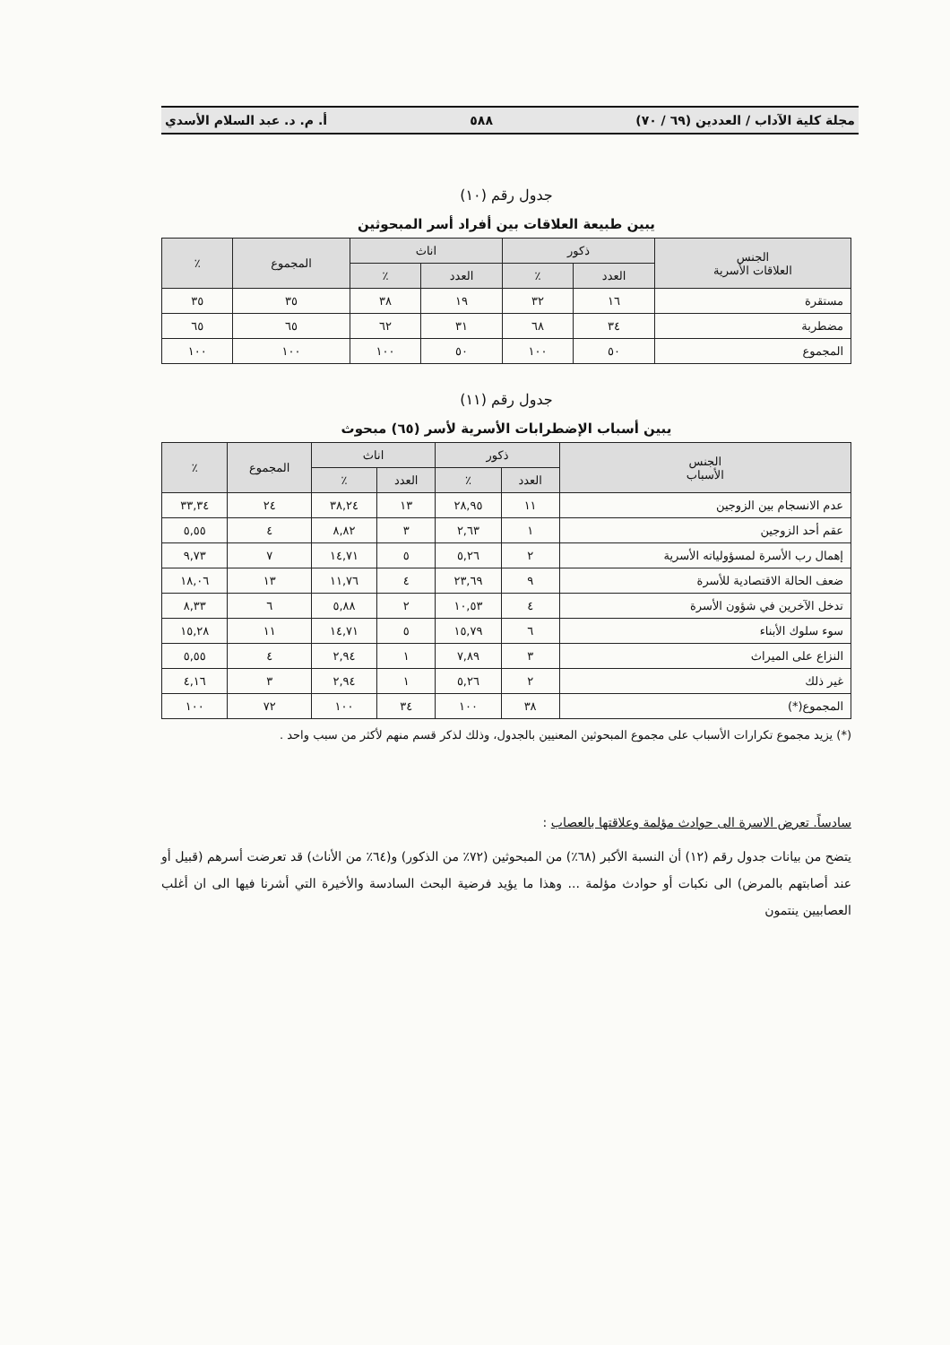مجلة كلية الآداب / العددين (٦٩ / ٧٠) ٥٨٨ أ. م. د. عبد السلام الأسدي
جدول رقم (١٠)
يبين طبيعة العلاقات بين أفراد أسر المبحوثين
| الجنس العلاقات الأسرية | ذكور | | اناث | | المجموع | ٪ |
| --- | --- | --- | --- | --- | --- | --- |
| | العدد | ٪ | العدد | ٪ | | |
| مستقرة | ١٦ | ٣٢ | ١٩ | ٣٨ | ٣٥ | ٣٥ |
| مضطربة | ٣٤ | ٦٨ | ٣١ | ٦٢ | ٦٥ | ٦٥ |
| المجموع | ٥٠ | ١٠٠ | ٥٠ | ١٠٠ | ١٠٠ | ١٠٠ |
جدول رقم (١١)
يبين أسباب الإضطرابات الأسرية لأسر (٦٥) مبحوث
| الجنس الأسباب | ذكور | | اناث | | المجموع | ٪ |
| --- | --- | --- | --- | --- | --- | --- |
| | العدد | ٪ | العدد | ٪ | | |
| عدم الانسجام بين الزوجين | ١١ | ٢٨,٩٥ | ١٣ | ٣٨,٢٤ | ٢٤ | ٣٣,٣٤ |
| عقم أحد الزوجين | ١ | ٢,٦٣ | ٣ | ٨,٨٢ | ٤ | ٥,٥٥ |
| إهمال رب الأسرة لمسؤولياته الأسرية | ٢ | ٥,٢٦ | ٥ | ١٤,٧١ | ٧ | ٩,٧٣ |
| ضعف الحالة الاقتصادية للأسرة | ٩ | ٢٣,٦٩ | ٤ | ١١,٧٦ | ١٣ | ١٨,٠٦ |
| تدخل الآخرين في شؤون الأسرة | ٤ | ١٠,٥٣ | ٢ | ٥,٨٨ | ٦ | ٨,٣٣ |
| سوء سلوك الأبناء | ٦ | ١٥,٧٩ | ٥ | ١٤,٧١ | ١١ | ١٥,٢٨ |
| النزاع على الميراث | ٣ | ٧,٨٩ | ١ | ٢,٩٤ | ٤ | ٥,٥٥ |
| غير ذلك | ٢ | ٥,٢٦ | ١ | ٢,٩٤ | ٣ | ٤,١٦ |
| المجموع(*) | ٣٨ | ١٠٠ | ٣٤ | ١٠٠ | ٧٢ | ١٠٠ |
(*) يزيد مجموع تكرارات الأسباب على مجموع المبحوثين المعنيين بالجدول، وذلك لذكر قسم منهم لأكثر من سبب واحد .
سادساً. تعرض الاسرة الى حوادث مؤلمة وعلاقتها بالعصاب :
يتضح من بيانات جدول رقم (١٢) أن النسبة الأكبر (٦٨٪) من المبحوثين (٧٢٪ من الذكور) و(٦٤٪ من الأناث) قد تعرضت أسرهم (قبيل أو عند أصابتهم بالمرض) الى نكبات أو حوادث مؤلمة ... وهذا ما يؤيد فرضية البحث السادسة والأخيرة التي أشرنا فيها الى ان أغلب العصابيين ينتمون